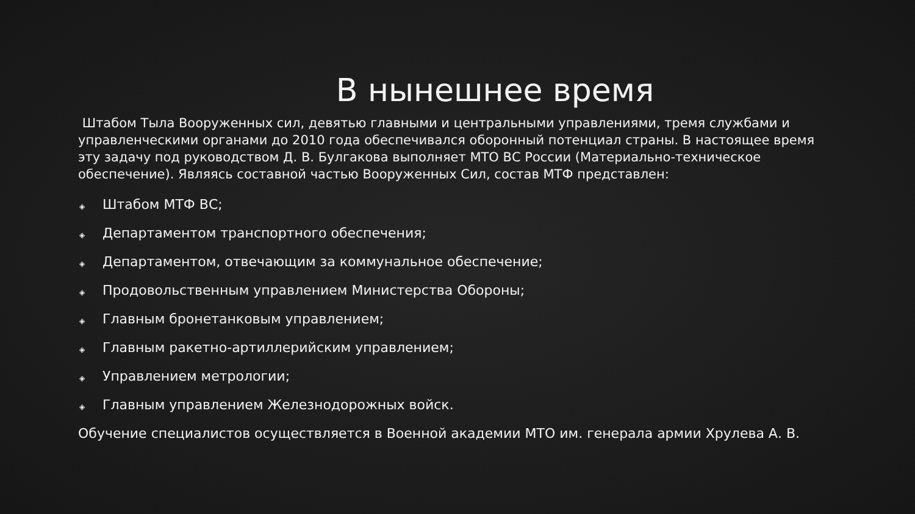В нынешнее время
Штабом Тыла Вооруженных сил, девятью главными и центральными управлениями, тремя службами и управленческими органами до 2010 года обеспечивался оборонный потенциал страны. В настоящее время эту задачу под руководством Д. В. Булгакова выполняет МТО ВС России (Материально-техническое обеспечение). Являясь составной частью Вооруженных Сил, состав МТФ представлен:
◈ Штабом МТФ ВС;
◈ Департаментом транспортного обеспечения;
◈ Департаментом, отвечающим за коммунальное обеспечение;
◈ Продовольственным управлением Министерства Обороны;
◈ Главным бронетанковым управлением;
◈ Главным ракетно-артиллерийским управлением;
◈ Управлением метрологии;
◈ Главным управлением Железнодорожных войск.
Обучение специалистов осуществляется в Военной академии МТО им. генерала армии Хрулева А. В.